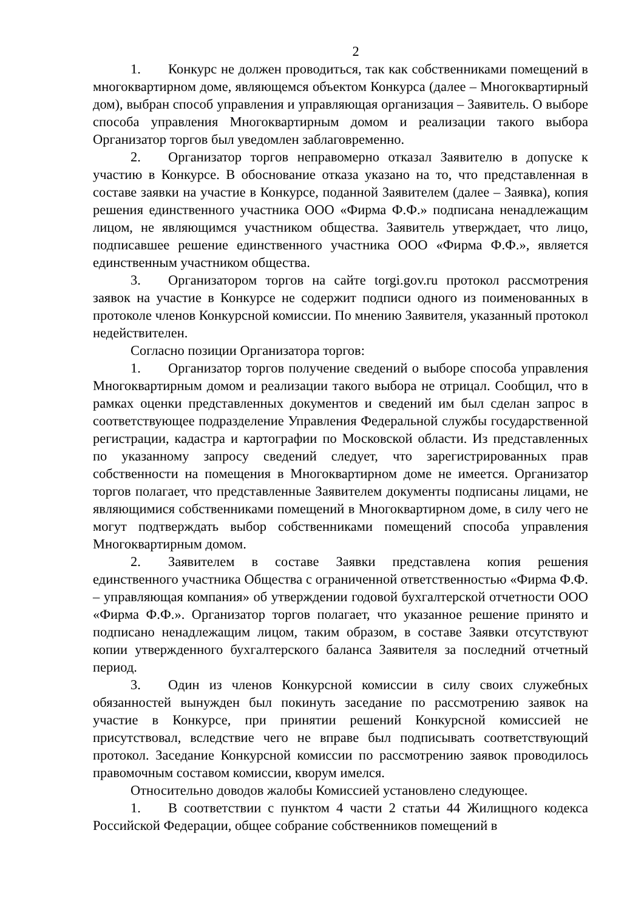2
1. Конкурс не должен проводиться, так как собственниками помещений в многоквартирном доме, являющемся объектом Конкурса (далее – Многоквартирный дом), выбран способ управления и управляющая организация – Заявитель. О выборе способа управления Многоквартирным домом и реализации такого выбора Организатор торгов был уведомлен заблаговременно.
2. Организатор торгов неправомерно отказал Заявителю в допуске к участию в Конкурсе. В обоснование отказа указано на то, что представленная в составе заявки на участие в Конкурсе, поданной Заявителем (далее – Заявка), копия решения единственного участника ООО «Фирма Ф.Ф.» подписана ненадлежащим лицом, не являющимся участником общества. Заявитель утверждает, что лицо, подписавшее решение единственного участника ООО «Фирма Ф.Ф.», является единственным участником общества.
3. Организатором торгов на сайте torgi.gov.ru протокол рассмотрения заявок на участие в Конкурсе не содержит подписи одного из поименованных в протоколе членов Конкурсной комиссии. По мнению Заявителя, указанный протокол недействителен.
Согласно позиции Организатора торгов:
1. Организатор торгов получение сведений о выборе способа управления Многоквартирным домом и реализации такого выбора не отрицал. Сообщил, что в рамках оценки представленных документов и сведений им был сделан запрос в соответствующее подразделение Управления Федеральной службы государственной регистрации, кадастра и картографии по Московской области. Из представленных по указанному запросу сведений следует, что зарегистрированных прав собственности на помещения в Многоквартирном доме не имеется. Организатор торгов полагает, что представленные Заявителем документы подписаны лицами, не являющимися собственниками помещений в Многоквартирном доме, в силу чего не могут подтверждать выбор собственниками помещений способа управления Многоквартирным домом.
2. Заявителем в составе Заявки представлена копия решения единственного участника Общества с ограниченной ответственностью «Фирма Ф.Ф. – управляющая компания» об утверждении годовой бухгалтерской отчетности ООО «Фирма Ф.Ф.». Организатор торгов полагает, что указанное решение принято и подписано ненадлежащим лицом, таким образом, в составе Заявки отсутствуют копии утвержденного бухгалтерского баланса Заявителя за последний отчетный период.
3. Один из членов Конкурсной комиссии в силу своих служебных обязанностей вынужден был покинуть заседание по рассмотрению заявок на участие в Конкурсе, при принятии решений Конкурсной комиссией не присутствовал, вследствие чего не вправе был подписывать соответствующий протокол. Заседание Конкурсной комиссии по рассмотрению заявок проводилось правомочным составом комиссии, кворум имелся.
Относительно доводов жалобы Комиссией установлено следующее.
1. В соответствии с пунктом 4 части 2 статьи 44 Жилищного кодекса Российской Федерации, общее собрание собственников помещений в